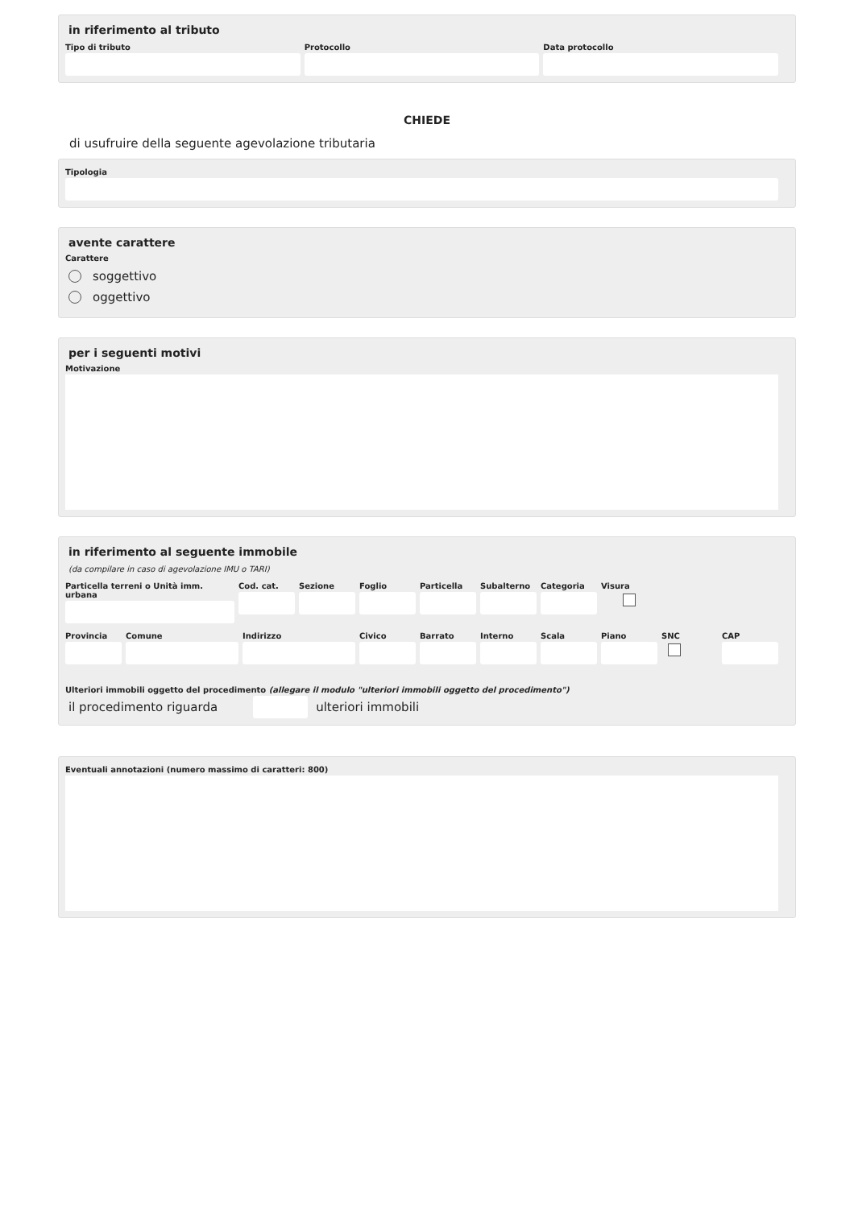in riferimento al tributo
Tipo di tributo Protocollo Data protocollo
CHIEDE
di usufruire della seguente agevolazione tributaria
Tipologia
avente carattere
Carattere
soggettivo
oggettivo
per i seguenti motivi
Motivazione
in riferimento al seguente immobile
(da compilare in caso di agevolazione IMU o TARI)
Particella terreni o Unità imm. urbana
Cod. cat. Sezione Foglio Particella Subalterno Categoria Visura
Provincia Comune Indirizzo Civico Barrato Interno Scala Piano SNC CAP
Ulteriori immobili oggetto del procedimento (allegare il modulo "ulteriori immobili oggetto del procedimento")
il procedimento riguarda ulteriori immobili
Eventuali annotazioni (numero massimo di caratteri: 800)